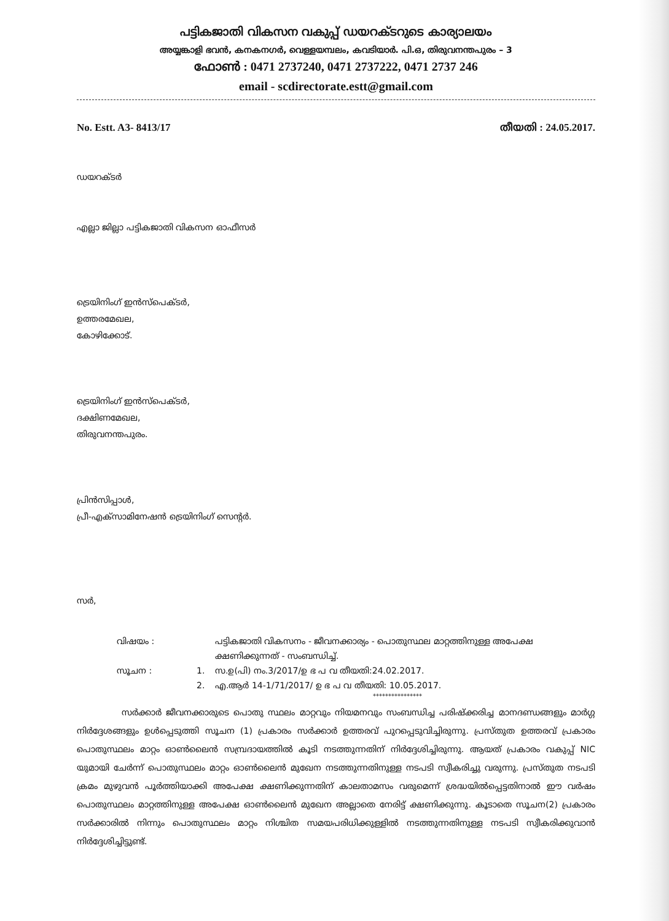പട്ടികജാതി വികസന വകുപ്പ് ഡയറക്ടറുടെ കാര്യാലയം
അയ്യങ്കാളി ഭവൻ, കനകനഗർ, വെള്ളയമ്പലം, കവടിയാർ. പി.ഒ, തിരുവനന്തപുരം – 3
ഫോൺ : 0471 2737240, 0471 2737222, 0471 2737 246
email - scdirectorate.estt@gmail.com
No. Estt. A3- 8413/17 തീയതി : 24.05.2017.
ഡയറക്ടർ
എല്ലാ ജില്ലാ പട്ടികജാതി വികസന ഓഫീസർ
ട്രെയിനിംഗ് ഇൻസ്പെക്ടർ,
ഉത്തരമേഖല,
കോഴിക്കോട്.
ട്രെയിനിംഗ് ഇൻസ്പെക്ടർ,
ദക്ഷിണമേഖല,
തിരുവനന്തപുരം.
പ്രിൻസിപ്പാൾ,
പ്രീ-എക്സാമിനേഷൻ ട്രെയിനിംഗ് സെന്റർ.
സർ,
വിഷയം :
പട്ടികജാതി വികസനം - ജീവനക്കാര്യം - പൊതുസ്ഥല മാറ്റത്തിനുള്ള അപേക്ഷ ക്ഷണിക്കുന്നത് - സംബന്ധിച്ച്.
സൂചന :
1.
സ.ഉ(പി) നം.3/2017/ഉ ഭ പ വ തീയതി:24.02.2017.
2.
എ.ആർ 14-1/71/2017/ ഉ ഭ പ വ തീയതി: 10.05.2017.
****************
സർക്കാർ ജീവനക്കാരുടെ പൊതു സ്ഥലം മാറ്റവും നിയമനവും സംബന്ധിച്ച പരിഷ്ക്കരിച്ച മാനദണ്ഡങ്ങളും മാർഗ്ഗ നിർദ്ദേശങ്ങളും ഉൾപ്പെടുത്തി സൂചന (1) പ്രകാരം സർക്കാർ ഉത്തരവ് പുറപ്പെടുവിച്ചിരുന്നു. പ്രസ്തുത ഉത്തരവ് പ്രകാരം പൊതുസ്ഥലം മാറ്റം ഓൺലൈൻ സമ്പ്രദായത്തിൽ കൂടി നടത്തുന്നതിന് നിർദ്ദേശിച്ചിരുന്നു. ആയത് പ്രകാരം വകുപ്പ് NIC യുമായി ചേർന്ന് പൊതുസ്ഥലം മാറ്റം ഓൺലൈൻ മുഖേന നടത്തുന്നതിനുള്ള നടപടി സ്വീകരിച്ചു വരുന്നു. പ്രസ്തുത നടപടി ക്രമം മുഴുവൻ പൂർത്തിയാക്കി അപേക്ഷ ക്ഷണിക്കുന്നതിന് കാലതാമസം വരുമെന്ന് ശ്രദ്ധയിൽപ്പെട്ടതിനാൽ ഈ വർഷം പൊതുസ്ഥലം മാറ്റത്തിനുള്ള അപേക്ഷ ഓൺലൈൻ മുഖേന അല്ലാതെ നേരിട്ട് ക്ഷണിക്കുന്നു. കൂടാതെ സൂചന(2) പ്രകാരം സർക്കാരിൽ നിന്നും പൊതുസ്ഥലം മാറ്റം നിശ്ചിത സമയപരിധിക്കുള്ളിൽ നടത്തുന്നതിനുള്ള നടപടി സ്വീകരിക്കുവാൻ നിർദ്ദേശിച്ചിട്ടുണ്ട്.